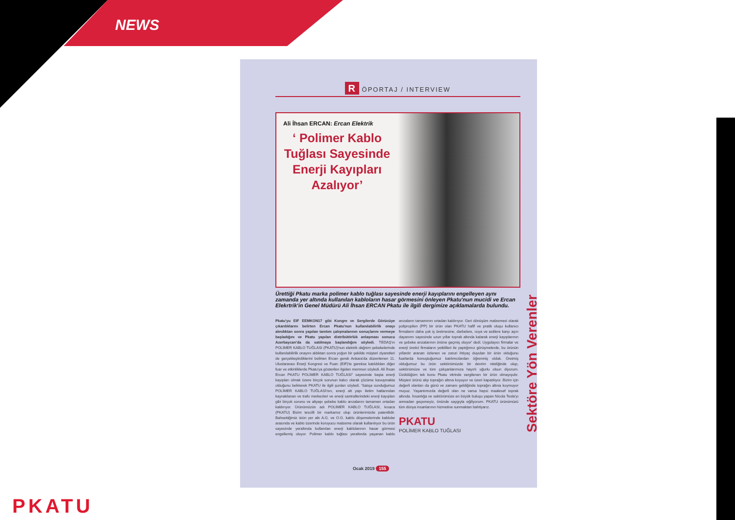NEWS
R ÖPORTAJ / INTERVIEW
Ali İhsan ERCAN: Ercan Elektrik
‘ Polimer Kablo Tuğlası Sayesinde Enerji Kayıpları Azalıyor’
Ürettiği Pkatu marka polimer kablo tuğlası sayesinde enerji kayıplarını engelleyen aynı zamanda yer altında kullanılan kabloların hasar görmesini önleyen Pkatu'nun mucidi ve Ercan Elekrtrik'in Genel Müdürü Ali İhsan ERCAN Pkatu ile ilgili dergimize açıklamalarda bulundu.
Pkatu'yu EIF EEMKON17 gibi Kongre ve Sergilerde Görücüye çıkardıklarını belirten Ercan Pkatu'nun kullanılabilirlik onayı alındıktan sonra yapılan tanıtım çalışmalarının sonuçlarını vermeye başladığını ve Pkatu yapılan distribütörlük anlaşması sonucu Azerbaycan'da da satılmaya başlandığını söyledi. TEDAŞ'ın POLİMER KABLO TUĞLASI (PKATU)'nun elektrik dağıtım şebekelerinde kullanılabilirlik onayını aldıktan sonra yoğun bir şekilde müşteri ziyaretleri de gerçekleştirdiklerini belirten Ercan gerek Ankara'da düzenlenen 11. Uluslararası Enerji Kongresi ve Fuarı (EIF)'te gerekse katıldıkları diğer fuar ve etkinliklerde Pkatu'ya gösterilen ilgiden memnun söyledi. Ali İhsan Ercan PKATU POLİMER KABLO TUĞLASI" sayesinde başta enerji kayıpları olmak üzere birçok sorunun kalıcı olarak çözüme kavuşmakta olduğunu belirterek PKATU ile ilgili şunları söyledi. 'Satışa sunduğumuz POLİMER KABLO TUĞLASI'nın, enerji alt yapı iletim hatlarından kaynaklanan ve trafo merkezleri ve enerji santrallerindeki enerji kayıpları gibi birçok sorunu ve altyapı şebeke kablo arızalarını tamamen ortadan kaldırıyor. Ürünümüzün adı POLİMER KABLO TUĞLASI, kısaca (PKATU) Bizim tescilli bir markamız olup ürünlerimizde patentlidir. Bahsettiğimiz ürün yer altı A.G. ve O.G. kablo döşemelerinde kablolar arasında ve kablo üzerinde koruyucu malzeme olarak kullanılıyor bu ürün sayesinde yeraltında kullanılan enerji kablolarının hasar görmesi engellemiş oluyor. Polimer kablo tuğlası yeraltında yaşanan kablo arızaların tamamının ortadan kaldırıyor. Geri dönüşüm malzemesi olarak polipropilen (PP) bir ürün olan PKATU hafif ve pratik oluşu kullanıcı firmaların daha çok iş üretmesine, darbelere, ısıya ve asitlere karşı aşırı dayanımı sayesinde uzun yıllar toprak altında kalarak enerji kayıplarının ve şebeke arızalarının önüne geçmiş oluyor' dedi. Uygulayıcı firmalar ve enerji üretici firmaların yetkilileri ile yaptığımız görüşmelerde, bu ürünün yıllardır aranan özlenen ve zaruri ihtiyaç duyulan bir ürün olduğunu fuarlarda konuştuğumuz katılımcılardan öğrenmiş olduk. Üretmiş olduğumuz bu ürün sektörümüzde bir devrim niteliğinde olup, sektörümüze ve tüm çalışanlarımıza hayırlı uğurlu olsun diyorum. Üzüldüğüm tek konu Pkatu vitrinde sergilenen bir ürün olmayışıdır. Müşteri ürünü alıp toprağın altına koyuyor ve üzeri kapatılıyor. Bizim için değerli olanları da günü ve zamanı geldiğinde toprağın altına koymuyor muyuz. Yaşantımızda değerli olan ne varsa hepsi maalesef toprak altında. İnsanlığa ve sektörümüze en büyük buluşu yapan Nicola Tesla'yı anmadan geçemeyiz, önünde saygıyla eğiliyorum. PKATU ürünümüzü tüm dünya insanlarının hizmetine sunmaktan bahtiyarız.
PKATU
POLİMER KABLO TUĞLASI
Sektöre Yön Verenler
Ocak 2019 155
PKATU